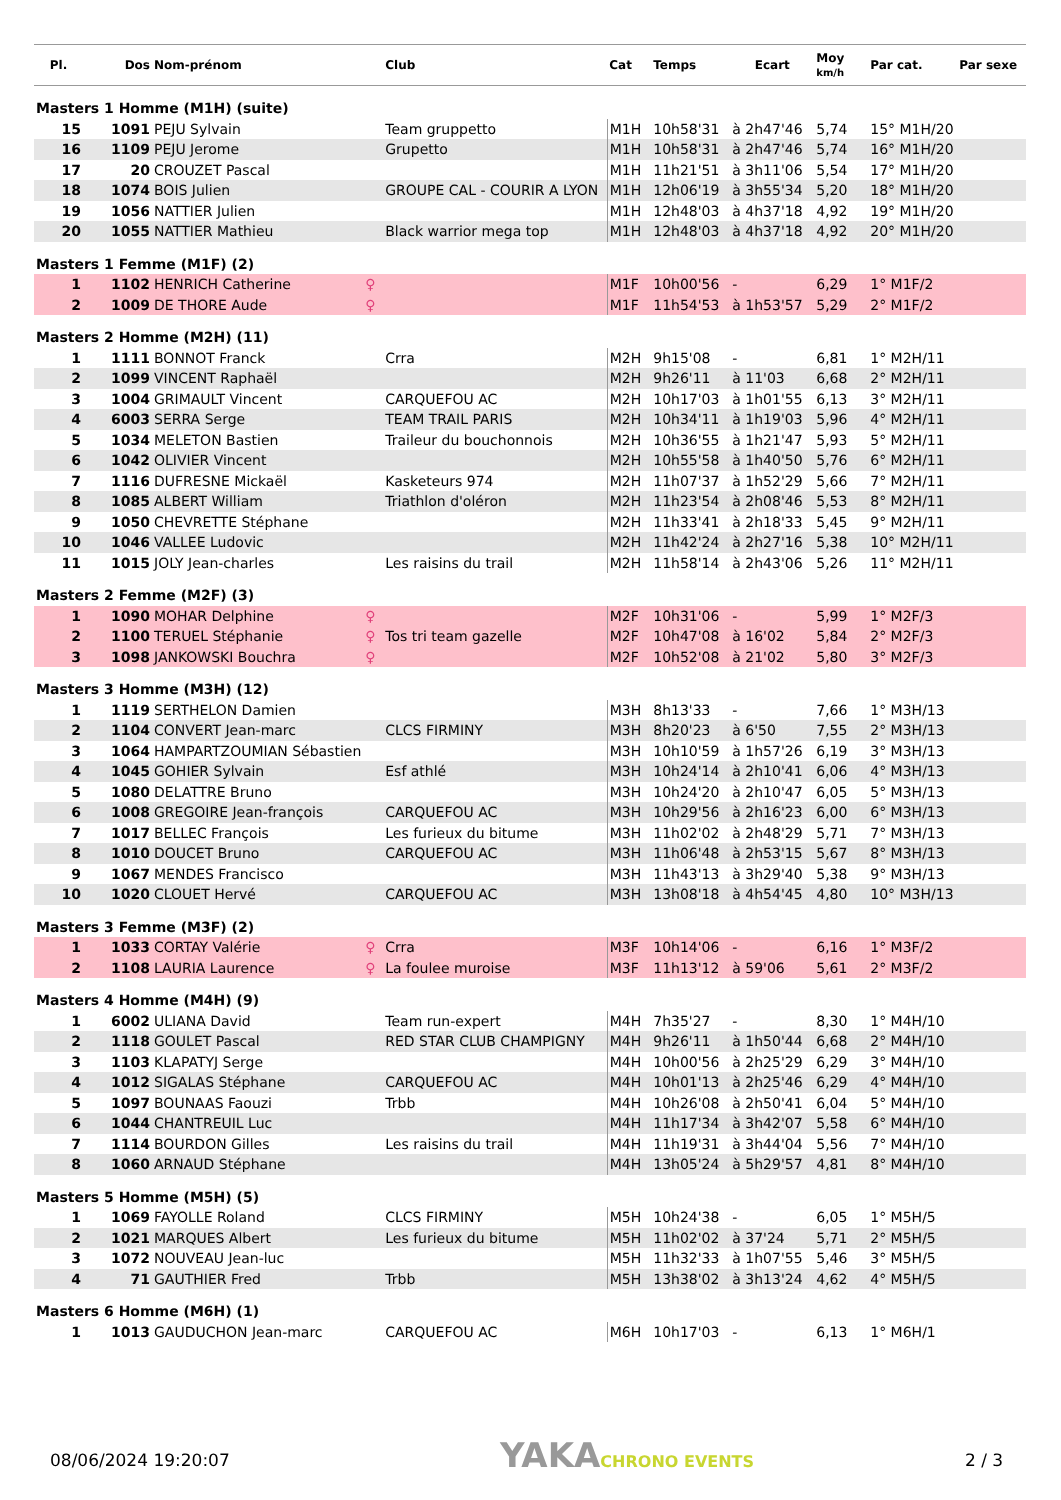| Pl. | Dos | Nom-prénom | | Club | Cat | Temps | Ecart | Moy km/h | Par cat. | Par sexe |
| --- | --- | --- | --- | --- | --- | --- | --- | --- | --- | --- |
| Masters 1 Homme (M1H) (suite) | | | | | | | | | | |
| 15 | 1091 | PEJU Sylvain | | Team gruppetto | M1H | 10h58'31 | à 2h47'46 | 5,74 | 15° M1H/20 | |
| 16 | 1109 | PEJU Jerome | | Grupetto | M1H | 10h58'31 | à 2h47'46 | 5,74 | 16° M1H/20 | |
| 17 | 20 | CROUZET Pascal | | | M1H | 11h21'51 | à 3h11'06 | 5,54 | 17° M1H/20 | |
| 18 | 1074 | BOIS Julien | | GROUPE CAL - COURIR A LYON | M1H | 12h06'19 | à 3h55'34 | 5,20 | 18° M1H/20 | |
| 19 | 1056 | NATTIER Julien | | | M1H | 12h48'03 | à 4h37'18 | 4,92 | 19° M1H/20 | |
| 20 | 1055 | NATTIER Mathieu | | Black warrior mega top | M1H | 12h48'03 | à 4h37'18 | 4,92 | 20° M1H/20 | |
| Masters 1 Femme (M1F) (2) | | | | | | | | | | |
| 1 | 1102 | HENRICH Catherine | ♀ | | M1F | 10h00'56 | - | 6,29 | 1° M1F/2 | |
| 2 | 1009 | DE THORE Aude | ♀ | | M1F | 11h54'53 | à 1h53'57 | 5,29 | 2° M1F/2 | |
| Masters 2 Homme (M2H) (11) | | | | | | | | | | |
| 1 | 1111 | BONNOT Franck | | Crra | M2H | 9h15'08 | - | 6,81 | 1° M2H/11 | |
| 2 | 1099 | VINCENT Raphaël | | | M2H | 9h26'11 | à 11'03 | 6,68 | 2° M2H/11 | |
| 3 | 1004 | GRIMAULT Vincent | | CARQUEFOU AC | M2H | 10h17'03 | à 1h01'55 | 6,13 | 3° M2H/11 | |
| 4 | 6003 | SERRA Serge | | TEAM TRAIL PARIS | M2H | 10h34'11 | à 1h19'03 | 5,96 | 4° M2H/11 | |
| 5 | 1034 | MELETON Bastien | | Traileur du bouchonnois | M2H | 10h36'55 | à 1h21'47 | 5,93 | 5° M2H/11 | |
| 6 | 1042 | OLIVIER Vincent | | | M2H | 10h55'58 | à 1h40'50 | 5,76 | 6° M2H/11 | |
| 7 | 1116 | DUFRESNE Mickaël | | Kasketeurs 974 | M2H | 11h07'37 | à 1h52'29 | 5,66 | 7° M2H/11 | |
| 8 | 1085 | ALBERT William | | Triathlon d'oléron | M2H | 11h23'54 | à 2h08'46 | 5,53 | 8° M2H/11 | |
| 9 | 1050 | CHEVRETTE Stéphane | | | M2H | 11h33'41 | à 2h18'33 | 5,45 | 9° M2H/11 | |
| 10 | 1046 | VALLEE Ludovic | | | M2H | 11h42'24 | à 2h27'16 | 5,38 | 10° M2H/11 | |
| 11 | 1015 | JOLY Jean-charles | | Les raisins du trail | M2H | 11h58'14 | à 2h43'06 | 5,26 | 11° M2H/11 | |
| Masters 2 Femme (M2F) (3) | | | | | | | | | | |
| 1 | 1090 | MOHAR Delphine | ♀ | | M2F | 10h31'06 | - | 5,99 | 1° M2F/3 | |
| 2 | 1100 | TERUEL Stéphanie | ♀ | Tos tri team gazelle | M2F | 10h47'08 | à 16'02 | 5,84 | 2° M2F/3 | |
| 3 | 1098 | JANKOWSKI Bouchra | ♀ | | M2F | 10h52'08 | à 21'02 | 5,80 | 3° M2F/3 | |
| Masters 3 Homme (M3H) (12) | | | | | | | | | | |
| 1 | 1119 | SERTHELON Damien | | | M3H | 8h13'33 | - | 7,66 | 1° M3H/13 | |
| 2 | 1104 | CONVERT Jean-marc | | CLCS FIRMINY | M3H | 8h20'23 | à 6'50 | 7,55 | 2° M3H/13 | |
| 3 | 1064 | HAMPARTZOUMIAN Sébastien | | | M3H | 10h10'59 | à 1h57'26 | 6,19 | 3° M3H/13 | |
| 4 | 1045 | GOHIER Sylvain | | Esf athlé | M3H | 10h24'14 | à 2h10'41 | 6,06 | 4° M3H/13 | |
| 5 | 1080 | DELATTRE Bruno | | | M3H | 10h24'20 | à 2h10'47 | 6,05 | 5° M3H/13 | |
| 6 | 1008 | GREGOIRE Jean-françois | | CARQUEFOU AC | M3H | 10h29'56 | à 2h16'23 | 6,00 | 6° M3H/13 | |
| 7 | 1017 | BELLEC François | | Les furieux du bitume | M3H | 11h02'02 | à 2h48'29 | 5,71 | 7° M3H/13 | |
| 8 | 1010 | DOUCET Bruno | | CARQUEFOU AC | M3H | 11h06'48 | à 2h53'15 | 5,67 | 8° M3H/13 | |
| 9 | 1067 | MENDES Francisco | | | M3H | 11h43'13 | à 3h29'40 | 5,38 | 9° M3H/13 | |
| 10 | 1020 | CLOUET Hervé | | CARQUEFOU AC | M3H | 13h08'18 | à 4h54'45 | 4,80 | 10° M3H/13 | |
| Masters 3 Femme (M3F) (2) | | | | | | | | | | |
| 1 | 1033 | CORTAY Valérie | ♀ | Crra | M3F | 10h14'06 | - | 6,16 | 1° M3F/2 | |
| 2 | 1108 | LAURIA Laurence | ♀ | La foulee muroise | M3F | 11h13'12 | à 59'06 | 5,61 | 2° M3F/2 | |
| Masters 4 Homme (M4H) (9) | | | | | | | | | | |
| 1 | 6002 | ULIANA David | | Team run-expert | M4H | 7h35'27 | - | 8,30 | 1° M4H/10 | |
| 2 | 1118 | GOULET Pascal | | RED STAR CLUB CHAMPIGNY | M4H | 9h26'11 | à 1h50'44 | 6,68 | 2° M4H/10 | |
| 3 | 1103 | KLAPATYJ Serge | | | M4H | 10h00'56 | à 2h25'29 | 6,29 | 3° M4H/10 | |
| 4 | 1012 | SIGALAS Stéphane | | CARQUEFOU AC | M4H | 10h01'13 | à 2h25'46 | 6,29 | 4° M4H/10 | |
| 5 | 1097 | BOUNAAS Faouzi | | Trbb | M4H | 10h26'08 | à 2h50'41 | 6,04 | 5° M4H/10 | |
| 6 | 1044 | CHANTREUIL Luc | | | M4H | 11h17'34 | à 3h42'07 | 5,58 | 6° M4H/10 | |
| 7 | 1114 | BOURDON Gilles | | Les raisins du trail | M4H | 11h19'31 | à 3h44'04 | 5,56 | 7° M4H/10 | |
| 8 | 1060 | ARNAUD Stéphane | | | M4H | 13h05'24 | à 5h29'57 | 4,81 | 8° M4H/10 | |
| Masters 5 Homme (M5H) (5) | | | | | | | | | | |
| 1 | 1069 | FAYOLLE Roland | | CLCS FIRMINY | M5H | 10h24'38 | - | 6,05 | 1° M5H/5 | |
| 2 | 1021 | MARQUES Albert | | Les furieux du bitume | M5H | 11h02'02 | à 37'24 | 5,71 | 2° M5H/5 | |
| 3 | 1072 | NOUVEAU Jean-luc | | | M5H | 11h32'33 | à 1h07'55 | 5,46 | 3° M5H/5 | |
| 4 | 71 | GAUTHIER Fred | | Trbb | M5H | 13h38'02 | à 3h13'24 | 4,62 | 4° M5H/5 | |
| Masters 6 Homme (M6H) (1) | | | | | | | | | | |
| 1 | 1013 | GAUDUCHON Jean-marc | | CARQUEFOU AC | M6H | 10h17'03 | - | 6,13 | 1° M6H/1 | |
08/06/2024 19:20:07 YAKACHRONO EVENTS 2 / 3